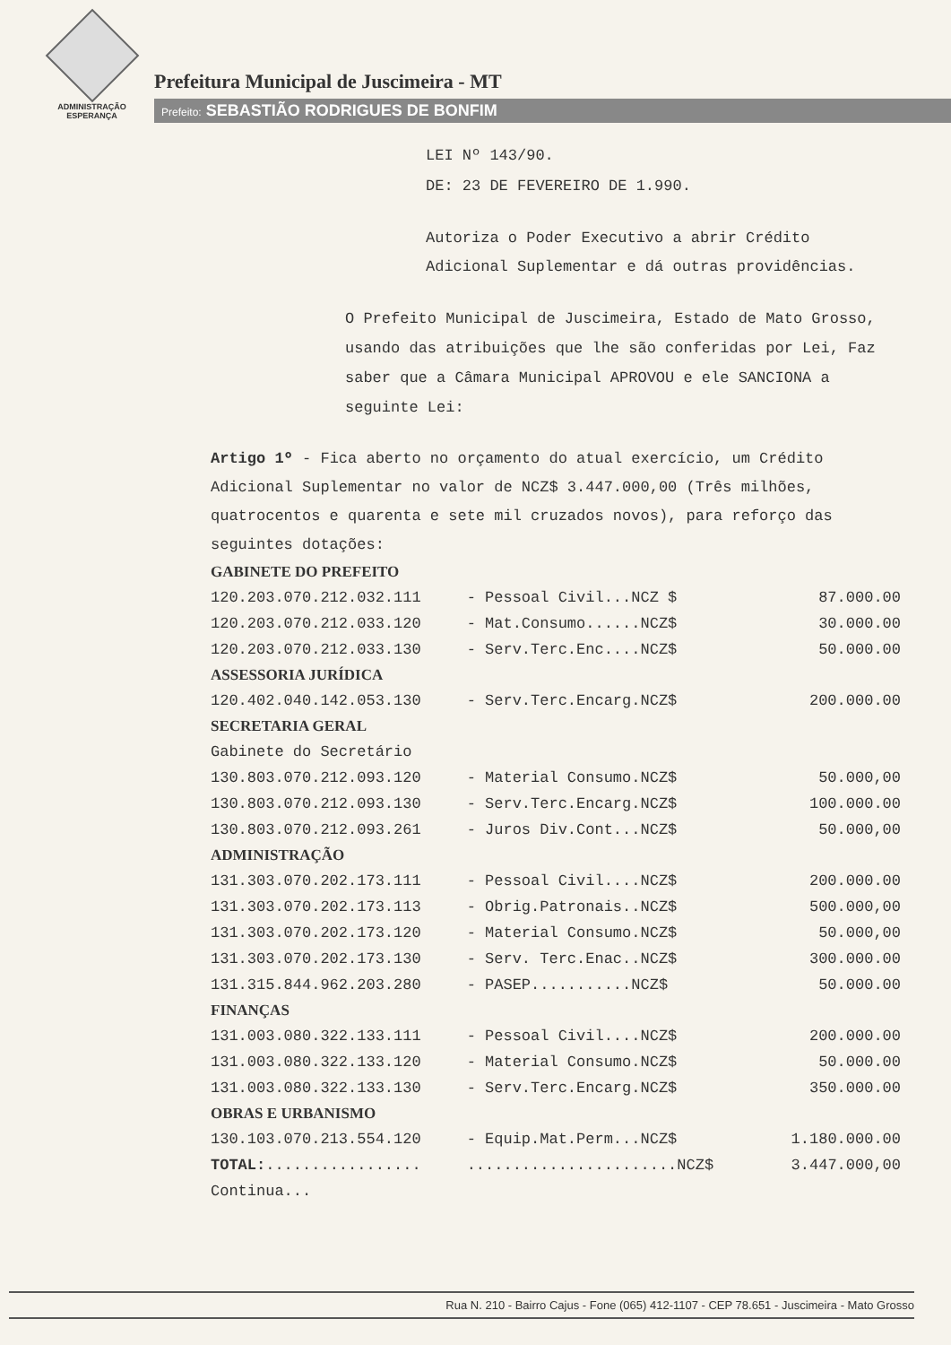ADMINISTRAÇÃO
ESPERANÇA
Prefeitura Municipal de Juscimeira - MT
Prefeito: SEBASTIÃO RODRIGUES DE BONFIM
LEI Nº 143/90.
DE: 23 DE FEVEREIRO DE 1.990.
Autoriza o Poder Executivo a abrir Crédito Adicional Suplementar e dá outras providências.
O Prefeito Municipal de Juscimeira, Estado de Mato Grosso, usando das atribuições que lhe são conferidas por Lei, Faz saber que a Câmara Municipal APROVOU e ele SANCIONA a seguinte Lei:
Artigo 1º - Fica aberto no orçamento do atual exercício, um Crédito Adicional Suplementar no valor de NCZ$ 3.447.000,00 (Três milhões, quatrocentos e quarenta e sete mil cruzados novos), para reforço das seguintes dotações:
| GABINETE DO PREFEITO | | |
| --- | --- | --- |
| 120.203.070.212.032.111 | - Pessoal Civil...NCZ $ | 87.000.00 |
| 120.203.070.212.033.120 | - Mat.Consumo......NCZ$ | 30.000.00 |
| 120.203.070.212.033.130 | - Serv.Terc.Enc....NCZ$ | 50.000.00 |
| ASSESSORIA JURÍDICA | | |
| 120.402.040.142.053.130 | - Serv.Terc.Encarg.NCZ$ | 200.000.00 |
| SECRETARIA GERAL | | |
| Gabinete do Secretário | | |
| 130.803.070.212.093.120 | - Material Consumo.NCZ$ | 50.000,00 |
| 130.803.070.212.093.130 | - Serv.Terc.Encarg.NCZ$ | 100.000.00 |
| 130.803.070.212.093.261 | - Juros Div.Cont...NCZ$ | 50.000,00 |
| ADMINISTRAÇÃO | | |
| 131.303.070.202.173.111 | - Pessoal Civil....NCZ$ | 200.000.00 |
| 131.303.070.202.173.113 | - Obrig.Patronais..NCZ$ | 500.000,00 |
| 131.303.070.202.173.120 | - Material Consumo.NCZ$ | 50.000,00 |
| 131.303.070.202.173.130 | - Serv. Terc.Enac..NCZ$ | 300.000.00 |
| 131.315.844.962.203.280 | - PASEP...........NCZ$ | 50.000.00 |
| FINANÇAS | | |
| 131.003.080.322.133.111 | - Pessoal Civil....NCZ$ | 200.000.00 |
| 131.003.080.322.133.120 | - Material Consumo.NCZ$ | 50.000.00 |
| 131.003.080.322.133.130 | - Serv.Terc.Encarg.NCZ$ | 350.000.00 |
| OBRAS E URBANISMO | | |
| 130.103.070.213.554.120 | - Equip.Mat.Perm...NCZ$ | 1.180.000.00 |
| TOTAL: ................. | .......................NCZ$ | 3.447.000,00 |
| Continua... | | |
Rua N. 210 - Bairro Cajus - Fone (065) 412-1107 - CEP 78.651 - Juscimeira - Mato Grosso